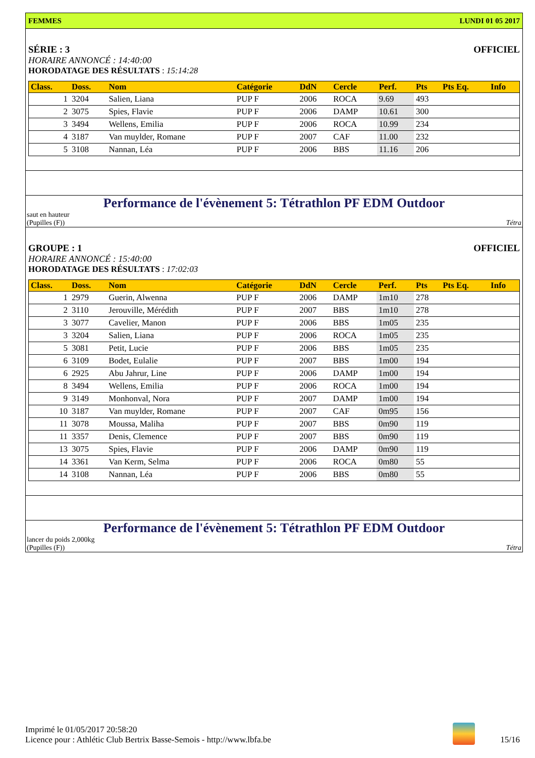FEMMES LUNDI 01 05 2017
SÉRIE : 3 OFFICIEL
HORAIRE ANNONCÉ : 14:40:00
HORODATAGE DES RÉSULTATS : 15:14:28
| Class. | Doss. | Nom | Catégorie | DdN | Cercle | Perf. | Pts | Pts Eq. | Info |
| --- | --- | --- | --- | --- | --- | --- | --- | --- | --- |
| 1 | 3204 | Salien, Liana | PUP F | 2006 | ROCA | 9.69 | 493 | | |
| 2 | 3075 | Spies, Flavie | PUP F | 2006 | DAMP | 10.61 | 300 | | |
| 3 | 3494 | Wellens, Emilia | PUP F | 2006 | ROCA | 10.99 | 234 | | |
| 4 | 3187 | Van muylder, Romane | PUP F | 2007 | CAF | 11.00 | 232 | | |
| 5 | 3108 | Nannan, Léa | PUP F | 2006 | BBS | 11.16 | 206 | | |
Performance de l'évènement 5: Tétrathlon PF EDM Outdoor
saut en hauteur
(Pupilles (F)) Tétra
GROUPE : 1 OFFICIEL
HORAIRE ANNONCÉ : 15:40:00
HORODATAGE DES RÉSULTATS : 17:02:03
| Class. | Doss. | Nom | Catégorie | DdN | Cercle | Perf. | Pts | Pts Eq. | Info |
| --- | --- | --- | --- | --- | --- | --- | --- | --- | --- |
| 1 | 2979 | Guerin, Alwenna | PUP F | 2006 | DAMP | 1m10 | 278 | | |
| 2 | 3110 | Jerouville, Mérédith | PUP F | 2007 | BBS | 1m10 | 278 | | |
| 3 | 3077 | Cavelier, Manon | PUP F | 2006 | BBS | 1m05 | 235 | | |
| 3 | 3204 | Salien, Liana | PUP F | 2006 | ROCA | 1m05 | 235 | | |
| 5 | 3081 | Petit, Lucie | PUP F | 2006 | BBS | 1m05 | 235 | | |
| 6 | 3109 | Bodet, Eulalie | PUP F | 2007 | BBS | 1m00 | 194 | | |
| 6 | 2925 | Abu Jahrur, Line | PUP F | 2006 | DAMP | 1m00 | 194 | | |
| 8 | 3494 | Wellens, Emilia | PUP F | 2006 | ROCA | 1m00 | 194 | | |
| 9 | 3149 | Monhonval, Nora | PUP F | 2007 | DAMP | 1m00 | 194 | | |
| 10 | 3187 | Van muylder, Romane | PUP F | 2007 | CAF | 0m95 | 156 | | |
| 11 | 3078 | Moussa, Maliha | PUP F | 2007 | BBS | 0m90 | 119 | | |
| 11 | 3357 | Denis, Clemence | PUP F | 2007 | BBS | 0m90 | 119 | | |
| 13 | 3075 | Spies, Flavie | PUP F | 2006 | DAMP | 0m90 | 119 | | |
| 14 | 3361 | Van Kerm, Selma | PUP F | 2006 | ROCA | 0m80 | 55 | | |
| 14 | 3108 | Nannan, Léa | PUP F | 2006 | BBS | 0m80 | 55 | | |
Performance de l'évènement 5: Tétrathlon PF EDM Outdoor
lancer du poids 2,000kg
(Pupilles (F)) Tétra
Imprimé le 01/05/2017 20:58:20
Licence pour : Athlétic Club Bertrix Basse-Semois - http://www.lbfa.be
15/16